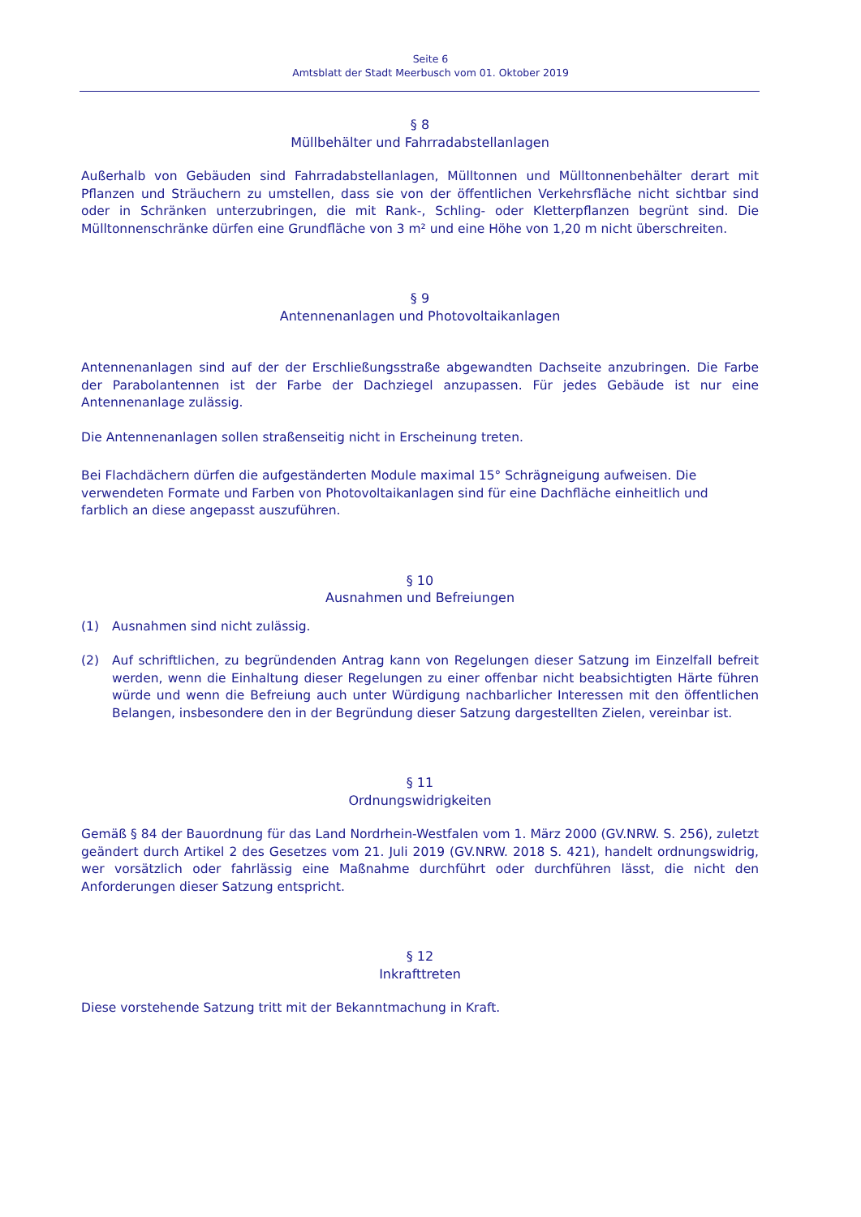Seite 6
Amtsblatt der Stadt Meerbusch vom 01. Oktober 2019
§ 8
Müllbehälter und Fahrradabstellanlagen
Außerhalb von Gebäuden sind Fahrradabstellanlagen, Mülltonnen und Mülltonnenbehälter derart mit Pflanzen und Sträuchern zu umstellen, dass sie von der öffentlichen Verkehrsfläche nicht sichtbar sind oder in Schränken unterzubringen, die mit Rank-, Schling- oder Kletterpflanzen begrünt sind. Die Mülltonnenschränke dürfen eine Grundfläche von 3 m² und eine Höhe von 1,20 m nicht überschreiten.
§ 9
Antennenanlagen und Photovoltaikanlagen
Antennenanlagen sind auf der der Erschließungsstraße abgewandten Dachseite anzubringen. Die Farbe der Parabolantennen ist der Farbe der Dachziegel anzupassen. Für jedes Gebäude ist nur eine Antennenanlage zulässig.
Die Antennenanlagen sollen straßenseitig nicht in Erscheinung treten.
Bei Flachdächern dürfen die aufgeständerten Module maximal 15° Schrägneigung aufweisen. Die verwendeten Formate und Farben von Photovoltaikanlagen sind für eine Dachfläche einheitlich und farblich an diese angepasst auszuführen.
§ 10
Ausnahmen und Befreiungen
(1) Ausnahmen sind nicht zulässig.
(2) Auf schriftlichen, zu begründenden Antrag kann von Regelungen dieser Satzung im Einzelfall befreit werden, wenn die Einhaltung dieser Regelungen zu einer offenbar nicht beabsichtigten Härte führen würde und wenn die Befreiung auch unter Würdigung nachbarlicher Interessen mit den öffentlichen Belangen, insbesondere den in der Begründung dieser Satzung dargestellten Zielen, vereinbar ist.
§ 11
Ordnungswidrigkeiten
Gemäß § 84 der Bauordnung für das Land Nordrhein-Westfalen vom 1. März 2000 (GV.NRW. S. 256), zuletzt geändert durch Artikel 2 des Gesetzes vom 21. Juli 2019 (GV.NRW. 2018 S. 421), handelt ordnungswidrig, wer vorsätzlich oder fahrlässig eine Maßnahme durchführt oder durchführen lässt, die nicht den Anforderungen dieser Satzung entspricht.
§ 12
Inkrafttreten
Diese vorstehende Satzung tritt mit der Bekanntmachung in Kraft.